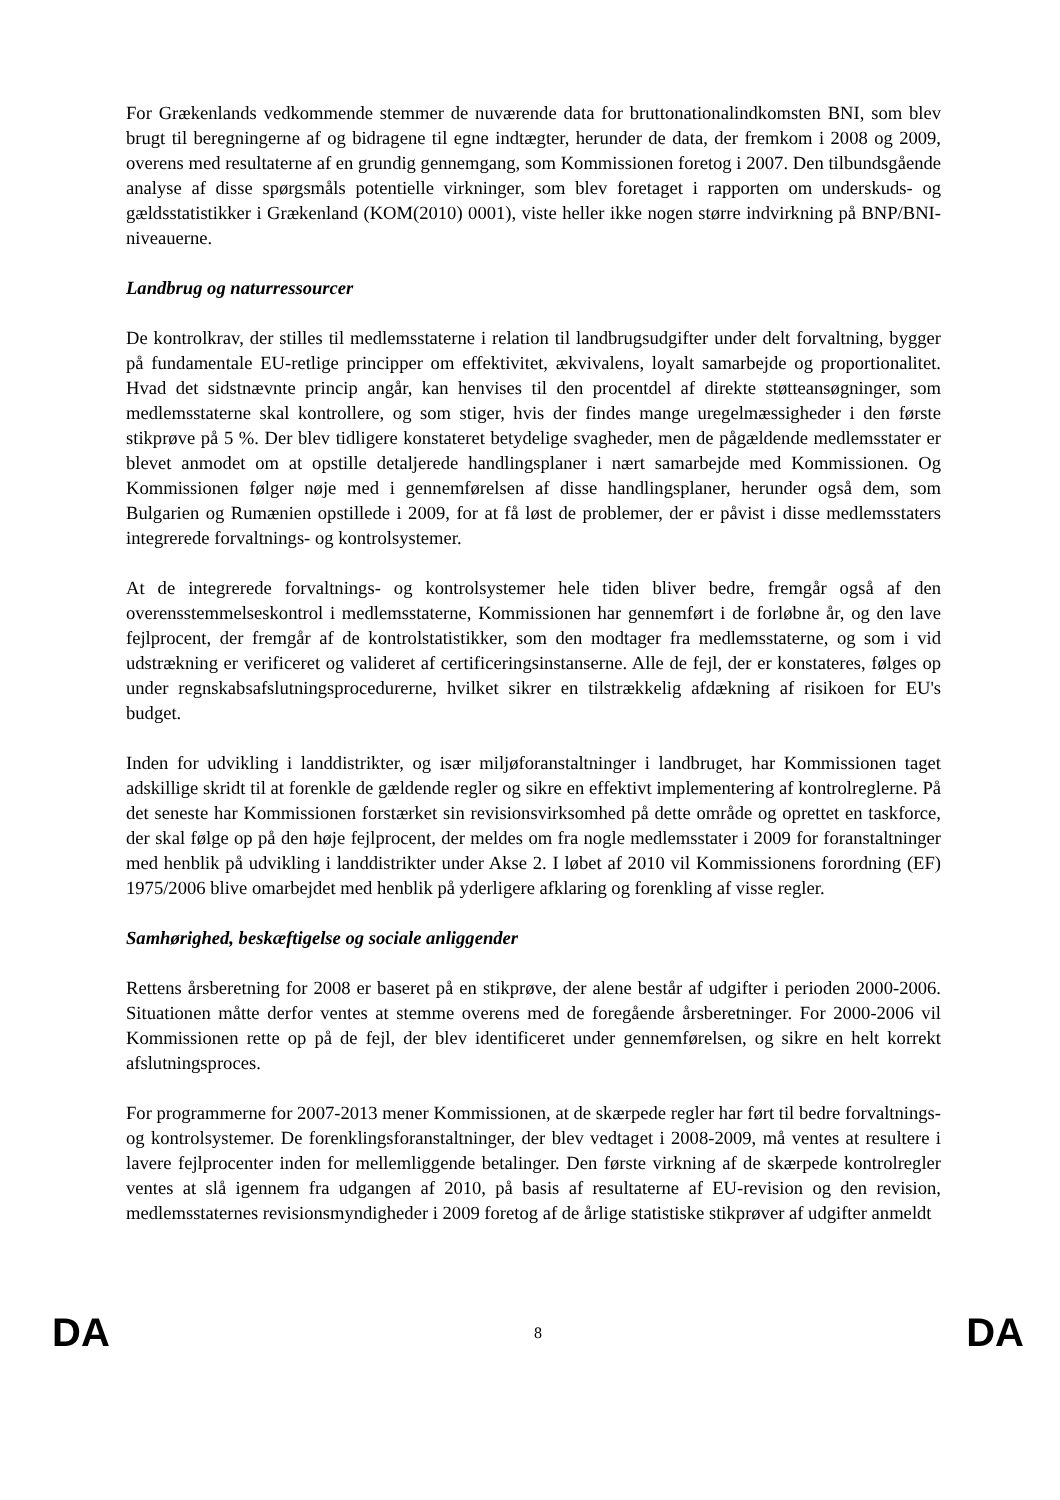For Grækenlands vedkommende stemmer de nuværende data for bruttonationalindkomsten BNI, som blev brugt til beregningerne af og bidragene til egne indtægter, herunder de data, der fremkom i 2008 og 2009, overens med resultaterne af en grundig gennemgang, som Kommissionen foretog i 2007. Den tilbundsgående analyse af disse spørgsmåls potentielle virkninger, som blev foretaget i rapporten om underskuds- og gældsstatistikker i Grækenland (KOM(2010) 0001), viste heller ikke nogen større indvirkning på BNP/BNI-niveauerne.
Landbrug og naturressourcer
De kontrolkrav, der stilles til medlemsstaterne i relation til landbrugsudgifter under delt forvaltning, bygger på fundamentale EU-retlige principper om effektivitet, ækvivalens, loyalt samarbejde og proportionalitet. Hvad det sidstnævnte princip angår, kan henvises til den procentdel af direkte støtteansøgninger, som medlemsstaterne skal kontrollere, og som stiger, hvis der findes mange uregelmæssigheder i den første stikprøve på 5 %. Der blev tidligere konstateret betydelige svagheder, men de pågældende medlemsstater er blevet anmodet om at opstille detaljerede handlingsplaner i nært samarbejde med Kommissionen. Og Kommissionen følger nøje med i gennemførelsen af disse handlingsplaner, herunder også dem, som Bulgarien og Rumænien opstillede i 2009, for at få løst de problemer, der er påvist i disse medlemsstaters integrerede forvaltnings- og kontrolsystemer.
At de integrerede forvaltnings- og kontrolsystemer hele tiden bliver bedre, fremgår også af den overensstemmelseskontrol i medlemsstaterne, Kommissionen har gennemført i de forløbne år, og den lave fejlprocent, der fremgår af de kontrolstatistikker, som den modtager fra medlemsstaterne, og som i vid udstrækning er verificeret og valideret af certificeringsinstanserne. Alle de fejl, der er konstateres, følges op under regnskabsafslutningsprocedurerne, hvilket sikrer en tilstrækkelig afdækning af risikoen for EU's budget.
Inden for udvikling i landdistrikter, og især miljøforanstaltninger i landbruget, har Kommissionen taget adskillige skridt til at forenkle de gældende regler og sikre en effektivt implementering af kontrolreglerne. På det seneste har Kommissionen forstærket sin revisionsvirksomhed på dette område og oprettet en taskforce, der skal følge op på den høje fejlprocent, der meldes om fra nogle medlemsstater i 2009 for foranstaltninger med henblik på udvikling i landdistrikter under Akse 2. I løbet af 2010 vil Kommissionens forordning (EF) 1975/2006 blive omarbejdet med henblik på yderligere afklaring og forenkling af visse regler.
Samhørighed, beskæftigelse og sociale anliggender
Rettens årsberetning for 2008 er baseret på en stikprøve, der alene består af udgifter i perioden 2000-2006. Situationen måtte derfor ventes at stemme overens med de foregående årsberetninger. For 2000-2006 vil Kommissionen rette op på de fejl, der blev identificeret under gennemførelsen, og sikre en helt korrekt afslutningsproces.
For programmerne for 2007-2013 mener Kommissionen, at de skærpede regler har ført til bedre forvaltnings- og kontrolsystemer. De forenklingsforanstaltninger, der blev vedtaget i 2008-2009, må ventes at resultere i lavere fejlprocenter inden for mellemliggende betalinger. Den første virkning af de skærpede kontrolregler ventes at slå igennem fra udgangen af 2010, på basis af resultaterne af EU-revision og den revision, medlemsstaternes revisionsmyndigheder i 2009 foretog af de årlige statistiske stikprøver af udgifter anmeldt
DA 8 DA